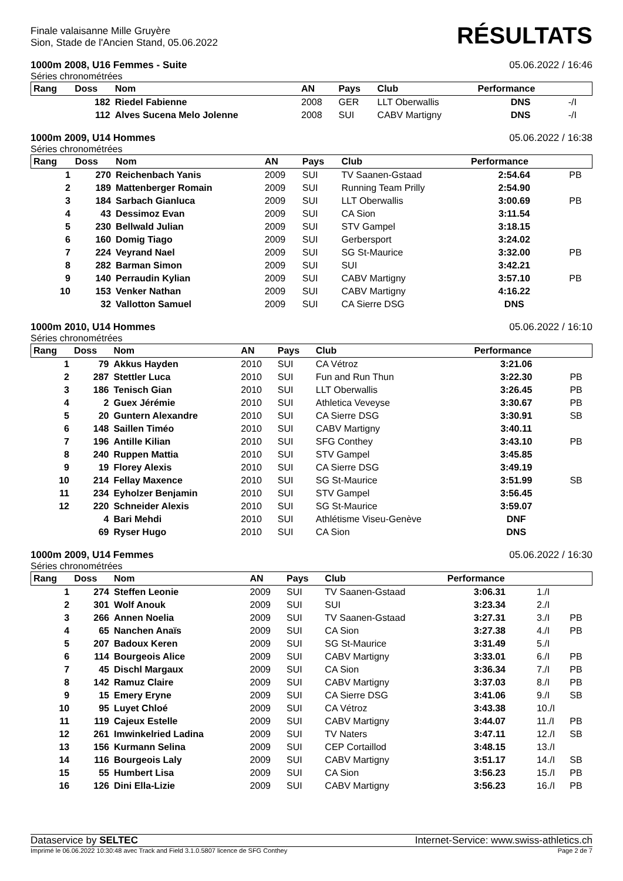Finale valaisanne Mille Gruyère
Sion, Stade de l'Ancien Stand, 05.06.2022
RÉSULTATS
1000m 2008, U16 Femmes - Suite 05.06.2022 / 16:46
Séries chronométrées
| Rang | Doss | Nom | AN | Pays | Club | Performance | | |
| --- | --- | --- | --- | --- | --- | --- | --- | --- |
| | 182 | Riedel Fabienne | 2008 | GER | LLT Oberwallis | DNS | -/I | |
| | 112 | Alves Sucena Melo Jolenne | 2008 | SUI | CABV Martigny | DNS | -/I | |
1000m 2009, U14 Hommes 05.06.2022 / 16:38
Séries chronométrées
| Rang | Doss | Nom | AN | Pays | Club | Performance | | |
| --- | --- | --- | --- | --- | --- | --- | --- | --- |
| 1 | 270 | Reichenbach Yanis | 2009 | SUI | TV Saanen-Gstaad | 2:54.64 | | PB |
| 2 | 189 | Mattenberger Romain | 2009 | SUI | Running Team Prilly | 2:54.90 | | |
| 3 | 184 | Sarbach Gianluca | 2009 | SUI | LLT Oberwallis | 3:00.69 | | PB |
| 4 | 43 | Dessimoz Evan | 2009 | SUI | CA Sion | 3:11.54 | | |
| 5 | 230 | Bellwald Julian | 2009 | SUI | STV Gampel | 3:18.15 | | |
| 6 | 160 | Domig Tiago | 2009 | SUI | Gerbersport | 3:24.02 | | |
| 7 | 224 | Veyrand Nael | 2009 | SUI | SG St-Maurice | 3:32.00 | | PB |
| 8 | 282 | Barman Simon | 2009 | SUI | SUI | 3:42.21 | | |
| 9 | 140 | Perraudin Kylian | 2009 | SUI | CABV Martigny | 3:57.10 | | PB |
| 10 | 153 | Venker Nathan | 2009 | SUI | CABV Martigny | 4:16.22 | | |
| | 32 | Vallotton Samuel | 2009 | SUI | CA Sierre DSG | DNS | | |
1000m 2010, U14 Hommes 05.06.2022 / 16:10
Séries chronométrées
| Rang | Doss | Nom | AN | Pays | Club | Performance | | |
| --- | --- | --- | --- | --- | --- | --- | --- | --- |
| 1 | 79 | Akkus Hayden | 2010 | SUI | CA Vétroz | 3:21.06 | | |
| 2 | 287 | Stettler Luca | 2010 | SUI | Fun and Run Thun | 3:22.30 | | PB |
| 3 | 186 | Tenisch Gian | 2010 | SUI | LLT Oberwallis | 3:26.45 | | PB |
| 4 | 2 | Guex Jérémie | 2010 | SUI | Athletica Veveyse | 3:30.67 | | PB |
| 5 | 20 | Guntern Alexandre | 2010 | SUI | CA Sierre DSG | 3:30.91 | | SB |
| 6 | 148 | Saillen Timéo | 2010 | SUI | CABV Martigny | 3:40.11 | | |
| 7 | 196 | Antille Kilian | 2010 | SUI | SFG Conthey | 3:43.10 | | PB |
| 8 | 240 | Ruppen Mattia | 2010 | SUI | STV Gampel | 3:45.85 | | |
| 9 | 19 | Florey Alexis | 2010 | SUI | CA Sierre DSG | 3:49.19 | | |
| 10 | 214 | Fellay Maxence | 2010 | SUI | SG St-Maurice | 3:51.99 | | SB |
| 11 | 234 | Eyholzer Benjamin | 2010 | SUI | STV Gampel | 3:56.45 | | |
| 12 | 220 | Schneider Alexis | 2010 | SUI | SG St-Maurice | 3:59.07 | | |
| | 4 | Bari Mehdi | 2010 | SUI | Athlétisme Viseu-Genève | DNF | | |
| | 69 | Ryser Hugo | 2010 | SUI | CA Sion | DNS | | |
1000m 2009, U14 Femmes 05.06.2022 / 16:30
Séries chronométrées
| Rang | Doss | Nom | AN | Pays | Club | Performance | | |
| --- | --- | --- | --- | --- | --- | --- | --- | --- |
| 1 | 274 | Steffen Leonie | 2009 | SUI | TV Saanen-Gstaad | 3:06.31 | 1./I | |
| 2 | 301 | Wolf Anouk | 2009 | SUI | SUI | 3:23.34 | 2./I | |
| 3 | 266 | Annen Noelia | 2009 | SUI | TV Saanen-Gstaad | 3:27.31 | 3./I | PB |
| 4 | 65 | Nanchen Anaïs | 2009 | SUI | CA Sion | 3:27.38 | 4./I | PB |
| 5 | 207 | Badoux Keren | 2009 | SUI | SG St-Maurice | 3:31.49 | 5./I | |
| 6 | 114 | Bourgeois Alice | 2009 | SUI | CABV Martigny | 3:33.01 | 6./I | PB |
| 7 | 45 | Dischl Margaux | 2009 | SUI | CA Sion | 3:36.34 | 7./I | PB |
| 8 | 142 | Ramuz Claire | 2009 | SUI | CABV Martigny | 3:37.03 | 8./I | PB |
| 9 | 15 | Emery Eryne | 2009 | SUI | CA Sierre DSG | 3:41.06 | 9./I | SB |
| 10 | 95 | Luyet Chloé | 2009 | SUI | CA Vétroz | 3:43.38 | 10./I | |
| 11 | 119 | Cajeux Estelle | 2009 | SUI | CABV Martigny | 3:44.07 | 11./I | PB |
| 12 | 261 | Imwinkelried Ladina | 2009 | SUI | TV Naters | 3:47.11 | 12./I | SB |
| 13 | 156 | Kurmann Selina | 2009 | SUI | CEP Cortaillod | 3:48.15 | 13./I | |
| 14 | 116 | Bourgeois Laly | 2009 | SUI | CABV Martigny | 3:51.17 | 14./I | SB |
| 15 | 55 | Humbert Lisa | 2009 | SUI | CA Sion | 3:56.23 | 15./I | PB |
| 16 | 126 | Dini Ella-Lizie | 2009 | SUI | CABV Martigny | 3:56.23 | 16./I | PB |
Dataservice by SELTEC Internet-Service: www.swiss-athletics.ch
Imprimé le 06.06.2022 10:30:48 avec Track and Field 3.1.0.5807 licence de SFG Conthey Page 2 de 7